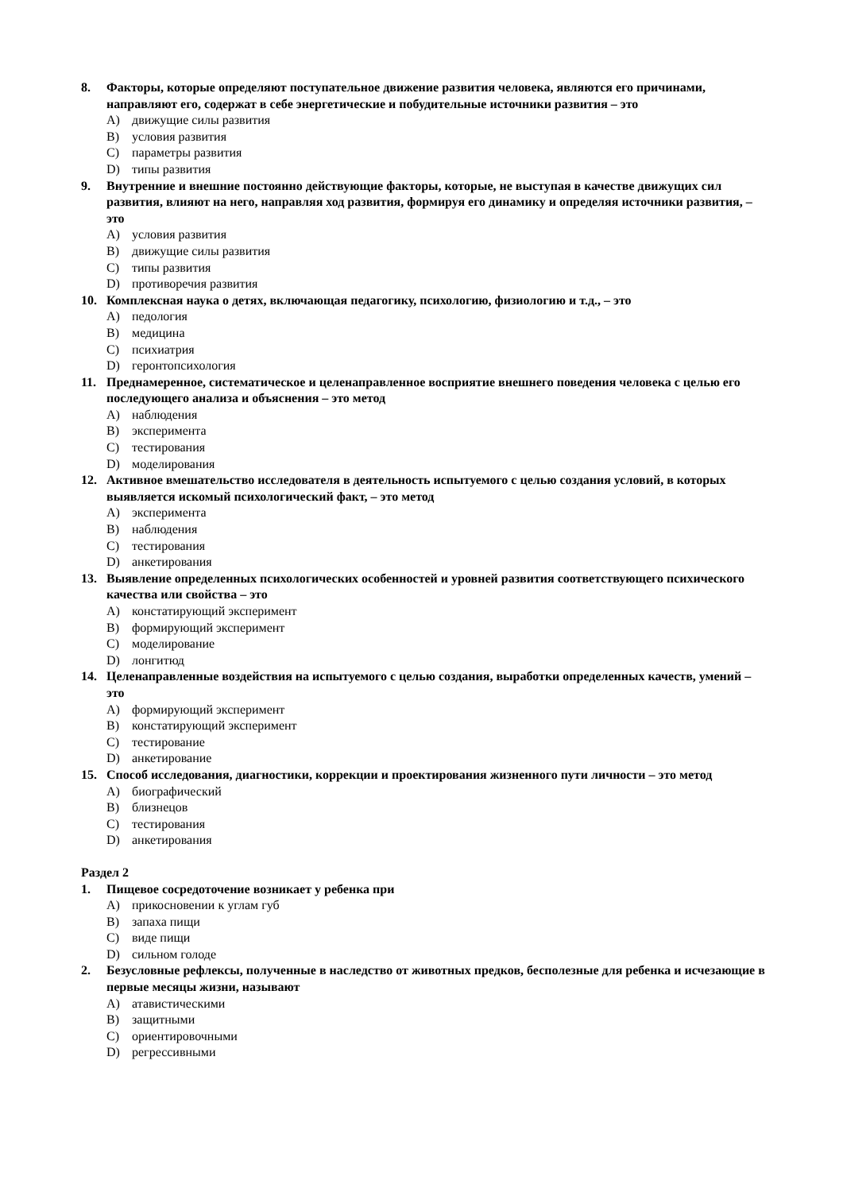8. Факторы, которые определяют поступательное движение развития человека, являются его причинами, направляют его, содержат в себе энергетические и побудительные источники развития – это
A) движущие силы развития
B) условия развития
C) параметры развития
D) типы развития
9. Внутренние и внешние постоянно действующие факторы, которые, не выступая в качестве движущих сил развития, влияют на него, направляя ход развития, формируя его динамику и определяя источники развития, – это
A) условия развития
B) движущие силы развития
C) типы развития
D) противоречия развития
10. Комплексная наука о детях, включающая педагогику, психологию, физиологию и т.д., – это
A) педология
B) медицина
C) психиатрия
D) геронтопсихология
11. Преднамеренное, систематическое и целенаправленное восприятие внешнего поведения человека с целью его последующего анализа и объяснения – это метод
A) наблюдения
B) эксперимента
C) тестирования
D) моделирования
12. Активное вмешательство исследователя в деятельность испытуемого с целью создания условий, в которых выявляется искомый психологический факт, – это метод
A) эксперимента
B) наблюдения
C) тестирования
D) анкетирования
13. Выявление определенных психологических особенностей и уровней развития соответствующего психического качества или свойства – это
A) констатирующий эксперимент
B) формирующий эксперимент
C) моделирование
D) лонгитюд
14. Целенаправленные воздействия на испытуемого с целью создания, выработки определенных качеств, умений – это
A) формирующий эксперимент
B) констатирующий эксперимент
C) тестирование
D) анкетирование
15. Способ исследования, диагностики, коррекции и проектирования жизненного пути личности – это метод
A) биографический
B) близнецов
C) тестирования
D) анкетирования
Раздел 2
1. Пищевое сосредоточение возникает у ребенка при
A) прикосновении к углам губ
B) запаха пищи
C) виде пищи
D) сильном голоде
2. Безусловные рефлексы, полученные в наследство от животных предков, бесполезные для ребенка и исчезающие в первые месяцы жизни, называют
A) атавистическими
B) защитными
C) ориентировочными
D) регрессивными